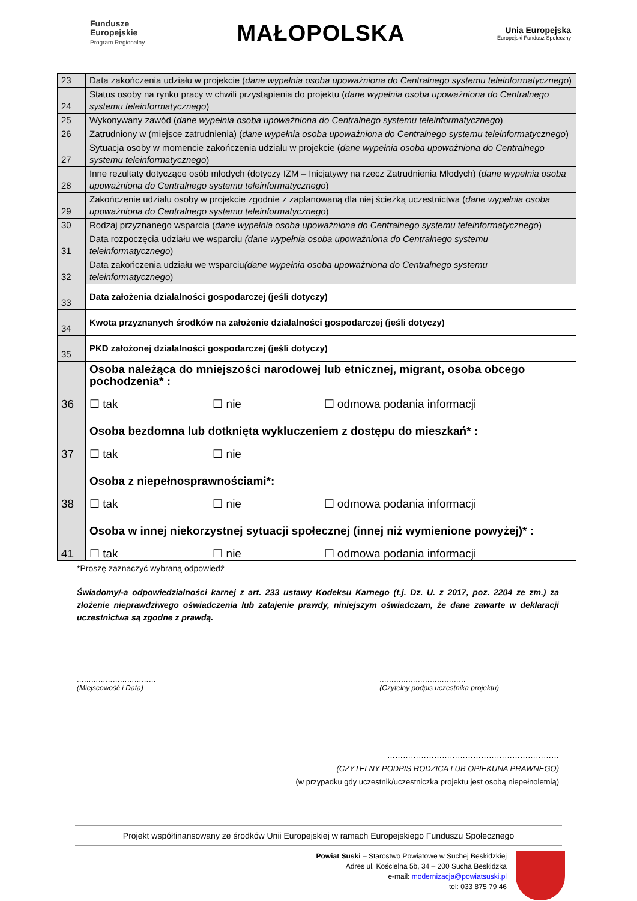Fundusze
Europejskie
Program Regionalny
MAŁOPOLSKA
Unia Europejska
Europejski Fundusz Społeczny
| 23 | Data zakończenia udziału w projekcie ( dane wypełnia osoba upoważniona do Centralnego systemu teleinformatycznego ) |
| 24 | Status osoby na rynku pracy w chwili przystąpienia do projektu ( dane wypełnia osoba upoważniona do Centralnego systemu teleinformatycznego ) |
| 25 | Wykonywany zawód ( dane wypełnia osoba upoważniona do Centralnego systemu teleinformatycznego ) |
| 26 | Zatrudniony w (miejsce zatrudnienia) ( dane wypełnia osoba upoważniona do Centralnego systemu teleinformatycznego ) |
| 27 | Sytuacja osoby w momencie zakończenia udziału w projekcie ( dane wypełnia osoba upoważniona do Centralnego systemu teleinformatycznego ) |
| 28 | Inne rezultaty dotyczące osób młodych (dotyczy IZM – Inicjatywy na rzecz Zatrudnienia Młodych) ( dane wypełnia osoba upoważniona do Centralnego systemu teleinformatycznego ) |
| 29 | Zakończenie udziału osoby w projekcie zgodnie z zaplanowaną dla niej ścieżką uczestnictwa ( dane wypełnia osoba upoważniona do Centralnego systemu teleinformatycznego ) |
| 30 | Rodzaj przyznanego wsparcia ( dane wypełnia osoba upoważniona do Centralnego systemu teleinformatycznego ) |
| 31 | Data rozpoczęcia udziału we wsparciu (dane wypełnia osoba upoważniona do Centralnego systemu teleinformatycznego ) |
| 32 | Data zakończenia udziału we wsparciu (dane wypełnia osoba upoważniona do Centralnego systemu teleinformatycznego ) |
| 33 | Data założenia działalności gospodarczej (jeśli dotyczy) |
| 34 | Kwota przyznanych środków na założenie działalności gospodarczej (jeśli dotyczy) |
| 35 | PKD założonej działalności gospodarczej (jeśli dotyczy) |
| 36 | Osoba należąca do mniejszości narodowej lub etnicznej, migrant, osoba obcego pochodzenia* : ☐ tak ☐ nie ☐ odmowa podania informacji |
| 37 | Osoba bezdomna lub dotknięta wykluczeniem z dostępu do mieszkań* : ☐ tak ☐ nie |
| 38 | Osoba z niepełnosprawnościami*: ☐ tak ☐ nie ☐ odmowa podania informacji |
| 41 | Osoba w innej niekorzystnej sytuacji społecznej (innej niż wymienione powyżej)* : ☐ tak ☐ nie ☐ odmowa podania informacji |
*Proszę zaznaczyć wybraną odpowiedź
Świadomy/-a odpowiedzialności karnej z art. 233 ustawy Kodeksu Karnego (t.j. Dz. U. z 2017, poz. 2204 ze zm.) za złożenie nieprawdziwego oświadczenia lub zatajenie prawdy, niniejszym oświadczam, że dane zawarte w deklaracji uczestnictwa są zgodne z prawdą.
……………………………
(Miejscowość i Data)
………………………………
(Czytelny podpis uczestnika projektu)
…………………………………………………………
(CZYTELNY PODPIS RODZICA LUB OPIEKUNA PRAWNEGO)
(w przypadku gdy uczestnik/uczestniczka projektu jest osobą niepełnoletnią)
Projekt współfinansowany ze środków Unii Europejskiej w ramach Europejskiego Funduszu Społecznego
Powiat Suski – Starostwo Powiatowe w Suchej Beskidzkiej
Adres ul. Kościelna 5b, 34 – 200 Sucha Beskidzka
e-mail: modernizacja@powiatsuski.pl
tel: 033 875 79 46